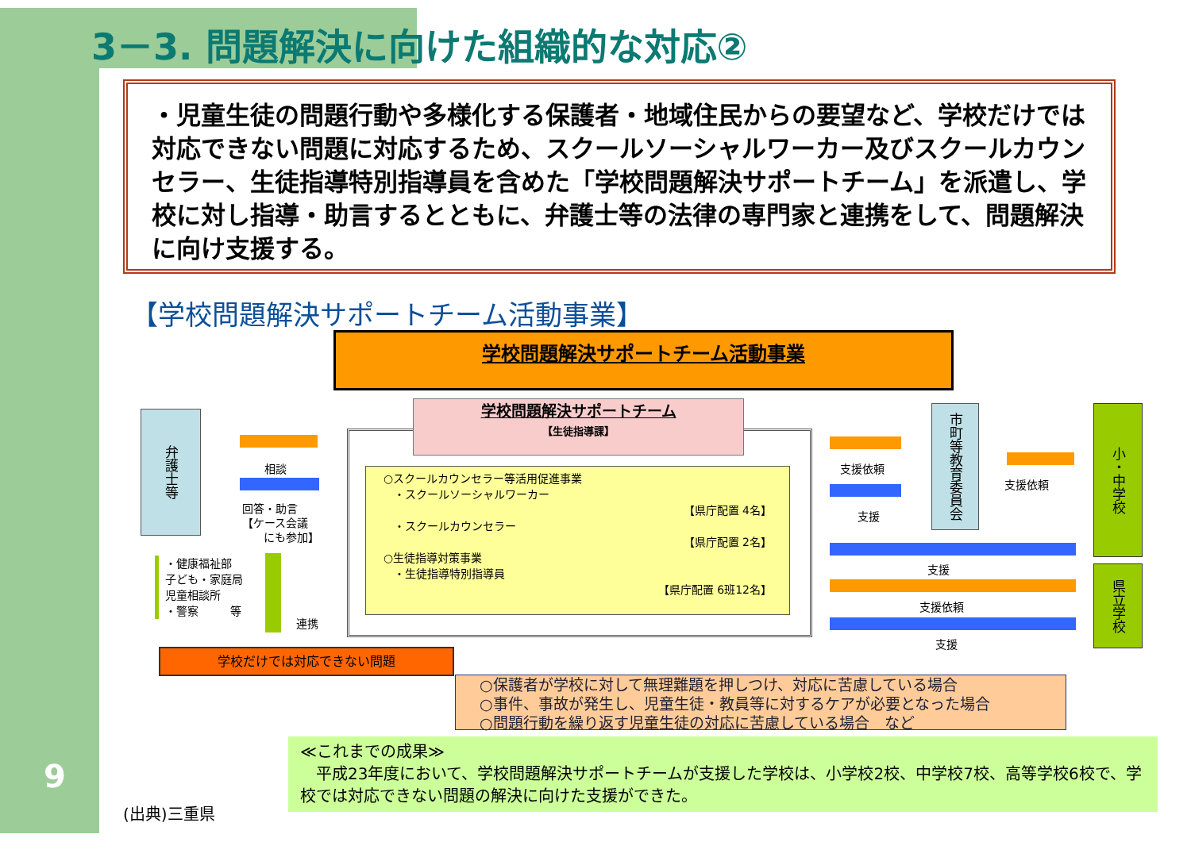3－3. 問題解決に向けた組織的な対応②
・児童生徒の問題行動や多様化する保護者・地域住民からの要望など、学校だけでは対応できない問題に対応するため、スクールソーシャルワーカー及びスクールカウンセラー、生徒指導特別指導員を含めた「学校問題解決サポートチーム」を派遣し、学校に対し指導・助言するとともに、弁護士等の法律の専門家と連携をして、問題解決に向け支援する。
【学校問題解決サポートチーム活動事業】
学校問題解決サポートチーム活動事業
弁護士等
相談
回答・助言
【ケース会議
にも参加】
・健康福祉部
子ども・家庭局
児童相談所
・警察 等
連携
学校問題解決サポートチーム
【生徒指導課】
○スクールカウンセラー等活用促進事業
・スクールソーシャルワーカー
【県庁配置 4名】
・スクールカウンセラー
【県庁配置 2名】
○生徒指導対策事業
・生徒指導特別指導員
【県庁配置 6班12名】
支援依頼
支援
市町等教育委員会
支援依頼
小・中学校
県立学校
支援
支援依頼
支援
学校だけでは対応できない問題
○保護者が学校に対して無理難題を押しつけ、対応に苦慮している場合
○事件、事故が発生し、児童生徒・教員等に対するケアが必要となった場合
○問題行動を繰り返す児童生徒の対応に苦慮している場合　など
≪これまでの成果≫
　平成23年度において、学校問題解決サポートチームが支援した学校は、小学校2校、中学校7校、高等学校6校で、学校では対応できない問題の解決に向けた支援ができた。
9
(出典)三重県